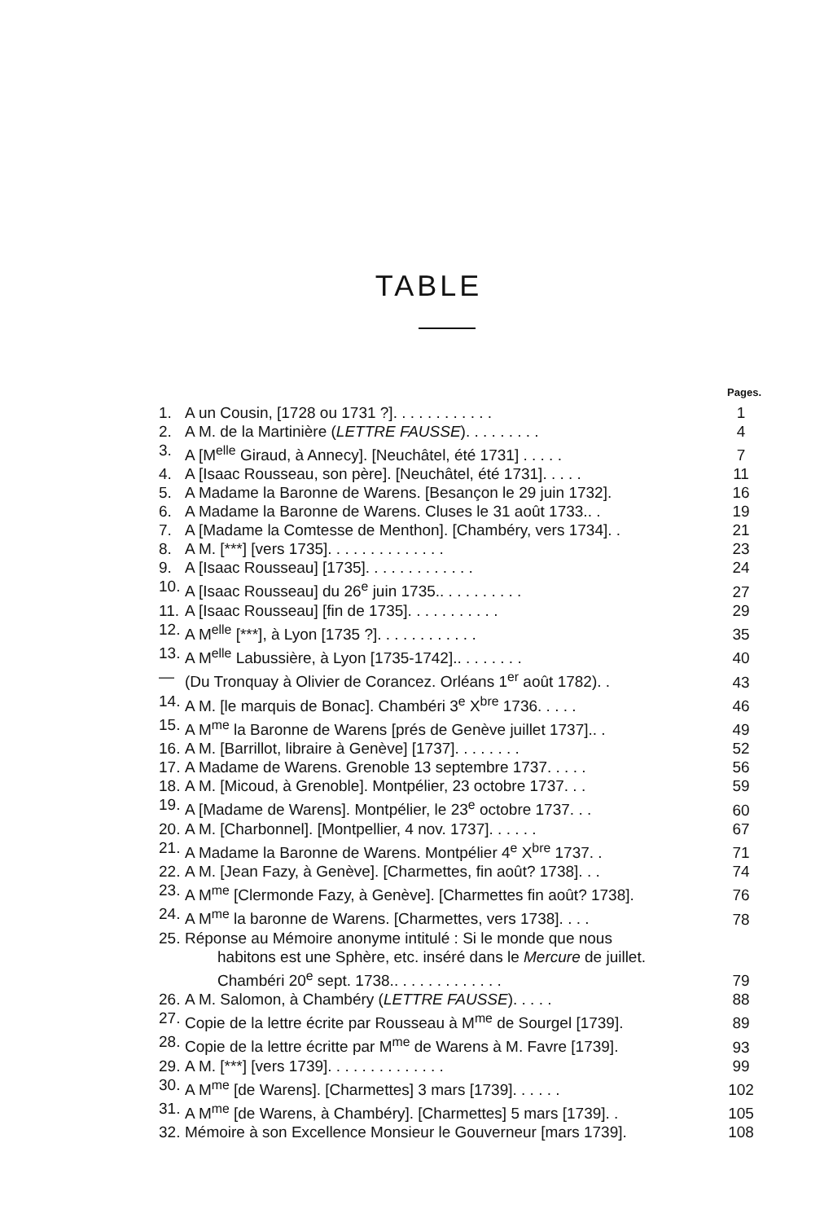TABLE
Pages.
| 1. | A un Cousin, [1728 ou 1731 ?]. . . . . . . . . . . . | 1 |
| 2. | A M. de la Martinière ( LETTRE FAUSSE ). . . . . . . . . | 4 |
| 3. | A [M<sup>elle</sup> Giraud, à Annecy]. [Neuchâtel, été 1731] . . . . . | 7 |
| 4. | A [Isaac Rousseau, son père]. [Neuchâtel, été 1731]. . . . . | 11 |
| 5. | A Madame la Baronne de Warens. [Besançon le 29 juin 1732]. | 16 |
| 6. | A Madame la Baronne de Warens. Cluses le 31 août 1733.. . | 19 |
| 7. | A [Madame la Comtesse de Menthon]. [Chambéry, vers 1734]. . | 21 |
| 8. | A M. [***] [vers 1735]. . . . . . . . . . . . . . | 23 |
| 9. | A [Isaac Rousseau] [1735]. . . . . . . . . . . . . | 24 |
| 10. | A [Isaac Rousseau] du 26<sup>e</sup> juin 1735.. . . . . . . . . . | 27 |
| 11. | A [Isaac Rousseau] [fin de 1735]. . . . . . . . . . . | 29 |
| 12. | A M<sup>elle</sup> [***], à Lyon [1735 ?]. . . . . . . . . . . . | 35 |
| 13. | A M<sup>elle</sup> Labussière, à Lyon [1735-1742].. . . . . . . . | 40 |
| — | (Du Tronquay à Olivier de Corancez. Orléans 1<sup>er</sup> août 1782). . | 43 |
| 14. | A M. [le marquis de Bonac]. Chambéri 3<sup>e</sup> X<sup>bre</sup> 1736. . . . . | 46 |
| 15. | A M<sup>me</sup> la Baronne de Warens [prés de Genève juillet 1737].. . | 49 |
| 16. | A M. [Barrillot, libraire à Genève] [1737]. . . . . . . . | 52 |
| 17. | A Madame de Warens. Grenoble 13 septembre 1737. . . . . | 56 |
| 18. | A M. [Micoud, à Grenoble]. Montpélier, 23 octobre 1737. . . | 59 |
| 19. | A [Madame de Warens]. Montpélier, le 23<sup>e</sup> octobre 1737. . . | 60 |
| 20. | A M. [Charbonnel]. [Montpellier, 4 nov. 1737]. . . . . . | 67 |
| 21. | A Madame la Baronne de Warens. Montpélier 4<sup>e</sup> X<sup>bre</sup> 1737. . | 71 |
| 22. | A M. [Jean Fazy, à Genève]. [Charmettes, fin août? 1738]. . . | 74 |
| 23. | A M<sup>me</sup> [Clermonde Fazy, à Genève]. [Charmettes fin août? 1738]. | 76 |
| 24. | A M<sup>me</sup> la baronne de Warens. [Charmettes, vers 1738]. . . . | 78 |
| 25. | Réponse au Mémoire anonyme intitulé : Si le monde que nous habitons est une Sphère, etc. inséré dans le Mercure de juillet. Chambéri 20<sup>e</sup> sept. 1738.. . . . . . . . . . . . . | 79 |
| 26. | A M. Salomon, à Chambéry ( LETTRE FAUSSE ). . . . . | 88 |
| 27. | Copie de la lettre écrite par Rousseau à M<sup>me</sup> de Sourgel [1739]. | 89 |
| 28. | Copie de la lettre écritte par M<sup>me</sup> de Warens à M. Favre [1739]. | 93 |
| 29. | A M. [***] [vers 1739]. . . . . . . . . . . . . . | 99 |
| 30. | A M<sup>me</sup> [de Warens]. [Charmettes] 3 mars [1739]. . . . . . | 102 |
| 31. | A M<sup>me</sup> [de Warens, à Chambéry]. [Charmettes] 5 mars [1739]. . | 105 |
| 32. | Mémoire à son Excellence Monsieur le Gouverneur [mars 1739]. | 108 |